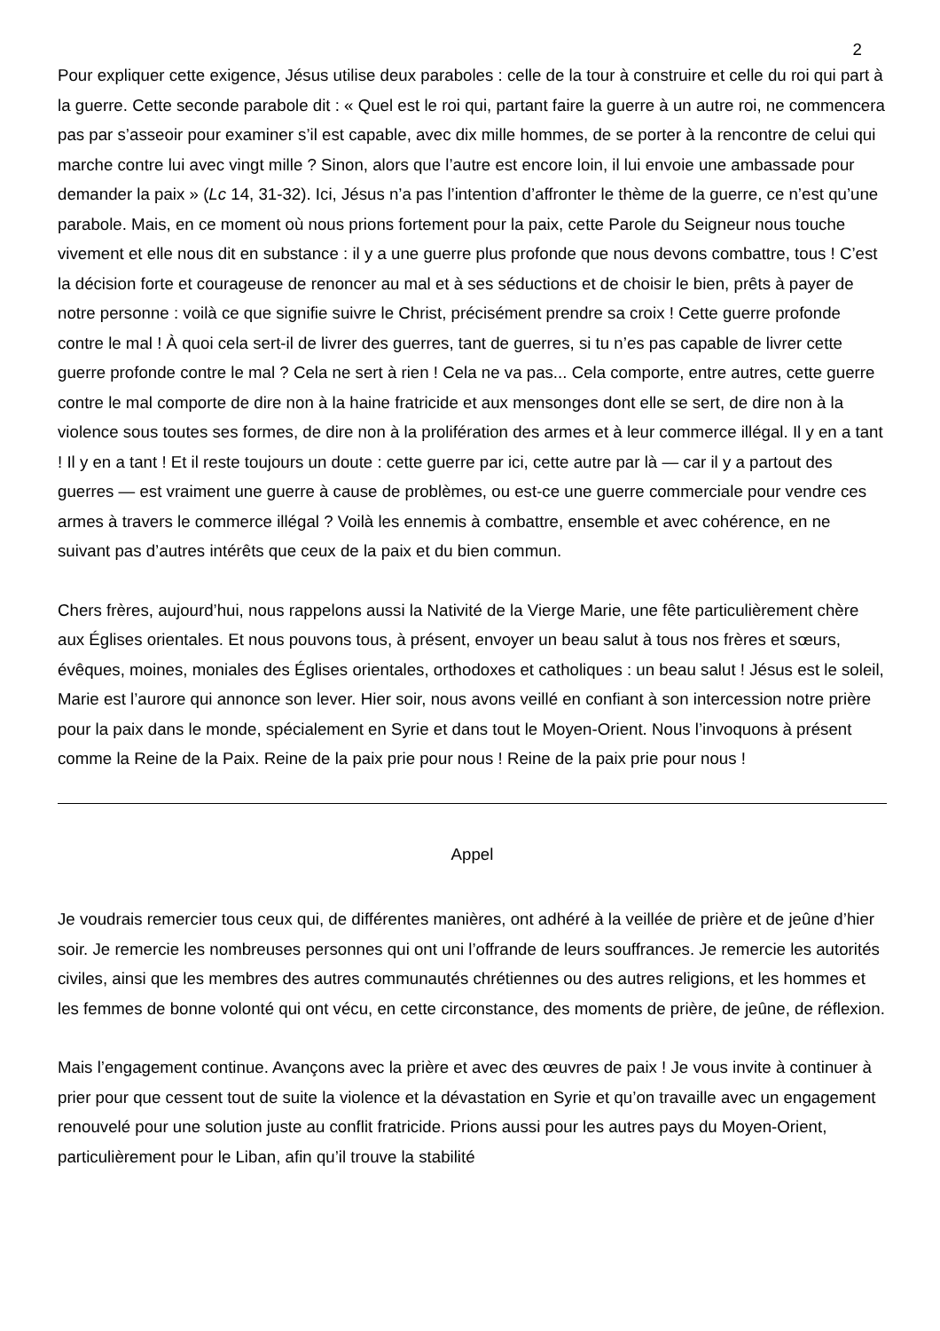2
Pour expliquer cette exigence, Jésus utilise deux paraboles : celle de la tour à construire et celle du roi qui part à la guerre. Cette seconde parabole dit : « Quel est le roi qui, partant faire la guerre à un autre roi, ne commencera pas par s’asseoir pour examiner s’il est capable, avec dix mille hommes, de se porter à la rencontre de celui qui marche contre lui avec vingt mille ? Sinon, alors que l’autre est encore loin, il lui envoie une ambassade pour demander la paix » (Lc 14, 31-32). Ici, Jésus n’a pas l’intention d’affronter le thème de la guerre, ce n’est qu’une parabole. Mais, en ce moment où nous prions fortement pour la paix, cette Parole du Seigneur nous touche vivement et elle nous dit en substance : il y a une guerre plus profonde que nous devons combattre, tous ! C’est la décision forte et courageuse de renoncer au mal et à ses séductions et de choisir le bien, prêts à payer de notre personne : voilà ce que signifie suivre le Christ, précisément prendre sa croix ! Cette guerre profonde contre le mal ! À quoi cela sert-il de livrer des guerres, tant de guerres, si tu n’es pas capable de livrer cette guerre profonde contre le mal ? Cela ne sert à rien ! Cela ne va pas... Cela comporte, entre autres, cette guerre contre le mal comporte de dire non à la haine fratricide et aux mensonges dont elle se sert, de dire non à la violence sous toutes ses formes, de dire non à la prolifération des armes et à leur commerce illégal. Il y en a tant ! Il y en a tant ! Et il reste toujours un doute : cette guerre par ici, cette autre par là — car il y a partout des guerres — est vraiment une guerre à cause de problèmes, ou est-ce une guerre commerciale pour vendre ces armes à travers le commerce illégal ? Voilà les ennemis à combattre, ensemble et avec cohérence, en ne suivant pas d’autres intérêts que ceux de la paix et du bien commun.
Chers frères, aujourd’hui, nous rappelons aussi la Nativité de la Vierge Marie, une fête particulièrement chère aux Églises orientales. Et nous pouvons tous, à présent, envoyer un beau salut à tous nos frères et sœurs, évêques, moines, moniales des Églises orientales, orthodoxes et catholiques : un beau salut ! Jésus est le soleil, Marie est l’aurore qui annonce son lever. Hier soir, nous avons veillé en confiant à son intercession notre prière pour la paix dans le monde, spécialement en Syrie et dans tout le Moyen-Orient. Nous l’invoquons à présent comme la Reine de la Paix. Reine de la paix prie pour nous ! Reine de la paix prie pour nous !
Appel
Je voudrais remercier tous ceux qui, de différentes manières, ont adhéré à la veillée de prière et de jeûne d’hier soir. Je remercie les nombreuses personnes qui ont uni l’offrande de leurs souffrances. Je remercie les autorités civiles, ainsi que les membres des autres communautés chrétiennes ou des autres religions, et les hommes et les femmes de bonne volonté qui ont vécu, en cette circonstance, des moments de prière, de jeûne, de réflexion.
Mais l’engagement continue. Avançons avec la prière et avec des œuvres de paix ! Je vous invite à continuer à prier pour que cessent tout de suite la violence et la dévastation en Syrie et qu’on travaille avec un engagement renouvelé pour une solution juste au conflit fratricide. Prions aussi pour les autres pays du Moyen-Orient, particulièrement pour le Liban, afin qu’il trouve la stabilité